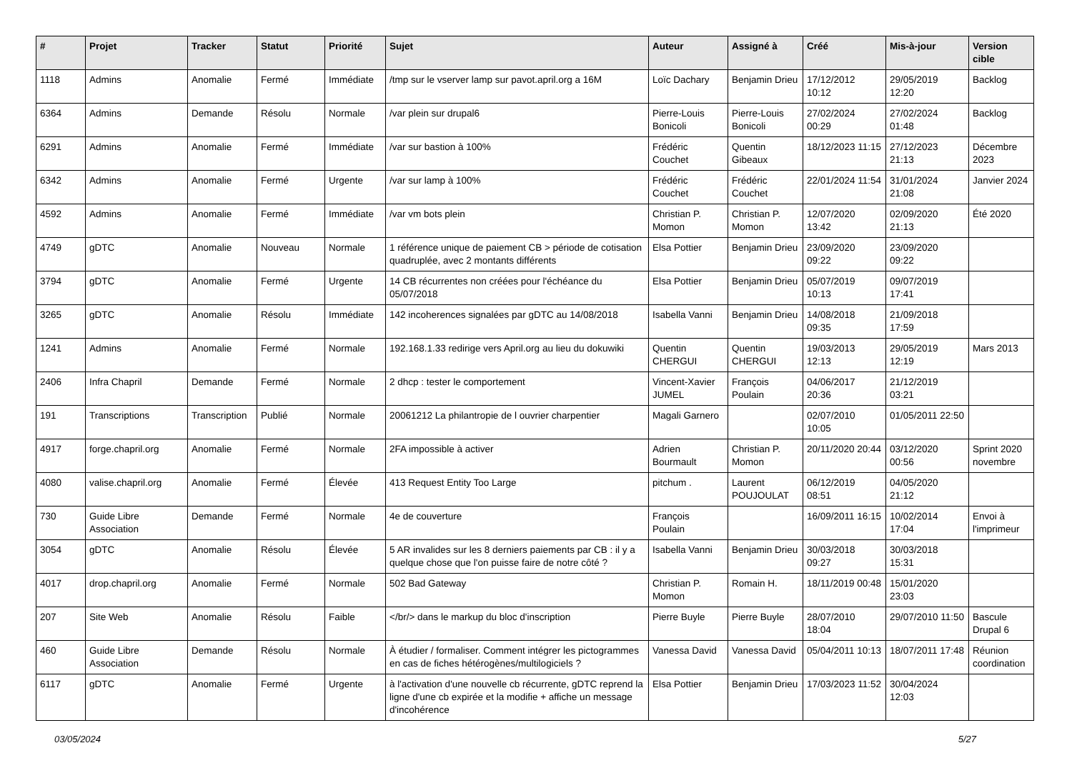| # | Projet | Tracker | Statut | Priorité | Sujet | Auteur | Assigné à | Créé | Mis-à-jour | Version cible |
| --- | --- | --- | --- | --- | --- | --- | --- | --- | --- | --- |
| 1118 | Admins | Anomalie | Fermé | Immédiate | /tmp sur le vserver lamp sur pavot.april.org a 16M | Loïc Dachary | Benjamin Drieu | 17/12/2012 10:12 | 29/05/2019 12:20 | Backlog |
| 6364 | Admins | Demande | Résolu | Normale | /var plein sur drupal6 | Pierre-Louis Bonicoli | Pierre-Louis Bonicoli | 27/02/2024 00:29 | 27/02/2024 01:48 | Backlog |
| 6291 | Admins | Anomalie | Fermé | Immédiate | /var sur bastion à 100% | Frédéric Couchet | Quentin Gibeaux | 18/12/2023 11:15 | 27/12/2023 21:13 | Décembre 2023 |
| 6342 | Admins | Anomalie | Fermé | Urgente | /var sur lamp à 100% | Frédéric Couchet | Frédéric Couchet | 22/01/2024 11:54 | 31/01/2024 21:08 | Janvier 2024 |
| 4592 | Admins | Anomalie | Fermé | Immédiate | /var vm bots plein | Christian P. Momon | Christian P. Momon | 12/07/2020 13:42 | 02/09/2020 21:13 | Été 2020 |
| 4749 | gDTC | Anomalie | Nouveau | Normale | 1 référence unique de paiement CB > période de cotisation quadruplée, avec 2 montants différents | Elsa Pottier | Benjamin Drieu | 23/09/2020 09:22 | 23/09/2020 09:22 | |
| 3794 | gDTC | Anomalie | Fermé | Urgente | 14 CB récurrentes non créées pour l'échéance du 05/07/2018 | Elsa Pottier | Benjamin Drieu | 05/07/2019 10:13 | 09/07/2019 17:41 | |
| 3265 | gDTC | Anomalie | Résolu | Immédiate | 142 incoherences signalées par gDTC au 14/08/2018 | Isabella Vanni | Benjamin Drieu | 14/08/2018 09:35 | 21/09/2018 17:59 | |
| 1241 | Admins | Anomalie | Fermé | Normale | 192.168.1.33 redirige vers April.org au lieu du dokuwiki | Quentin CHERGUI | Quentin CHERGUI | 19/03/2013 12:13 | 29/05/2019 12:19 | Mars 2013 |
| 2406 | Infra Chapril | Demande | Fermé | Normale | 2 dhcp : tester le comportement | Vincent-Xavier JUMEL | François Poulain | 04/06/2017 20:36 | 21/12/2019 03:21 | |
| 191 | Transcriptions | Transcription | Publié | Normale | 20061212 La philantropie de l ouvrier charpentier | Magali Garnero | | 02/07/2010 10:05 | 01/05/2011 22:50 | |
| 4917 | forge.chapril.org | Anomalie | Fermé | Normale | 2FA impossible à activer | Adrien Bourmault | Christian P. Momon | 20/11/2020 20:44 | 03/12/2020 00:56 | Sprint 2020 novembre |
| 4080 | valise.chapril.org | Anomalie | Fermé | Élevée | 413 Request Entity Too Large | pitchum . | Laurent POUJOULAT | 06/12/2019 08:51 | 04/05/2020 21:12 | |
| 730 | Guide Libre Association | Demande | Fermé | Normale | 4e de couverture | François Poulain | | 16/09/2011 16:15 | 10/02/2014 17:04 | Envoi à l'imprimeur |
| 3054 | gDTC | Anomalie | Résolu | Élevée | 5 AR invalides sur les 8 derniers paiements par CB : il y a quelque chose que l'on puisse faire de notre côté ? | Isabella Vanni | Benjamin Drieu | 30/03/2018 09:27 | 30/03/2018 15:31 | |
| 4017 | drop.chapril.org | Anomalie | Fermé | Normale | 502 Bad Gateway | Christian P. Momon | Romain H. | 18/11/2019 00:48 | 15/01/2020 23:03 | |
| 207 | Site Web | Anomalie | Résolu | Faible | </br/> dans le markup du bloc d'inscription | Pierre Buyle | Pierre Buyle | 28/07/2010 18:04 | 29/07/2010 11:50 | Bascule Drupal 6 |
| 460 | Guide Libre Association | Demande | Résolu | Normale | À étudier / formaliser. Comment intégrer les pictogrammes en cas de fiches hétérogènes/multilogiciels ? | Vanessa David | Vanessa David | 05/04/2011 10:13 | 18/07/2011 17:48 | Réunion coordination |
| 6117 | gDTC | Anomalie | Fermé | Urgente | à l'activation d'une nouvelle cb récurrente, gDTC reprend la ligne d'une cb expirée et la modifie + affiche un message d'incohérence | Elsa Pottier | Benjamin Drieu | 17/03/2023 11:52 | 30/04/2024 12:03 | |
03/05/2024 5/27